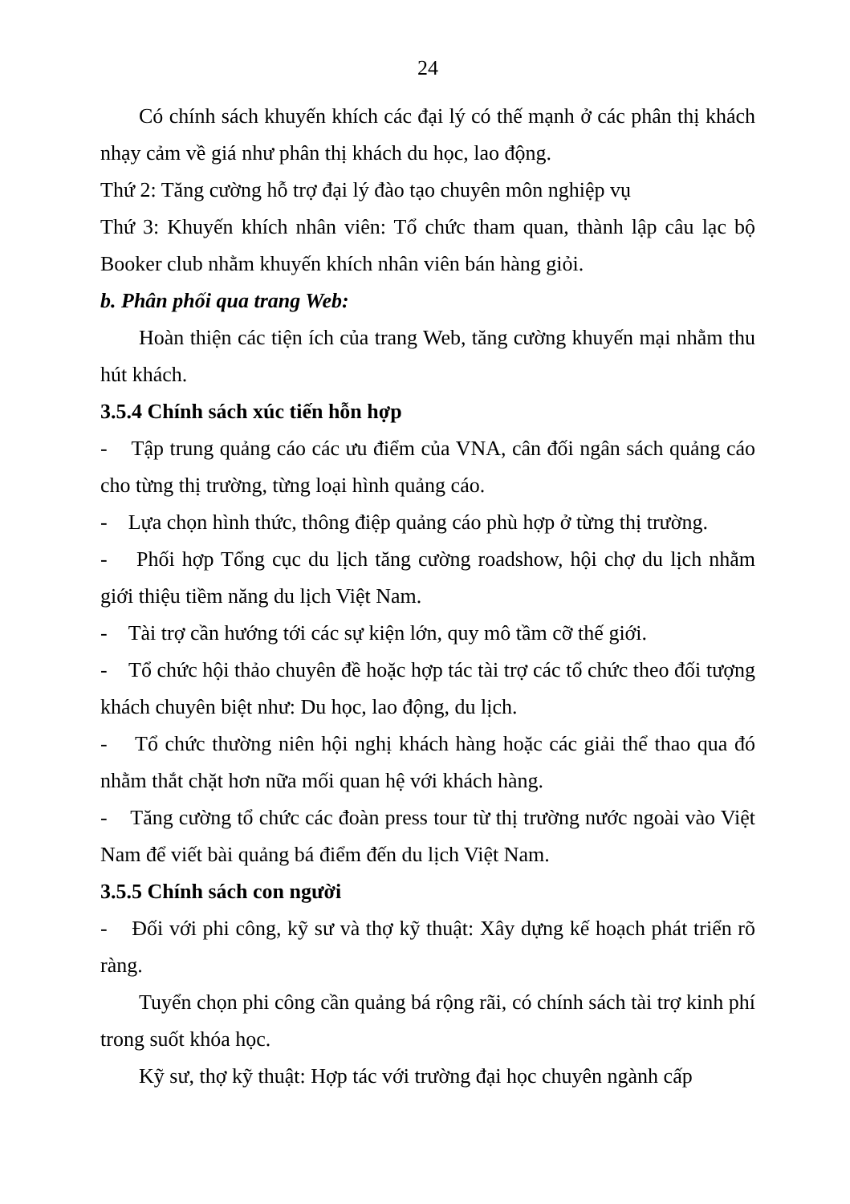24
Có chính sách khuyến khích các đại lý có thế mạnh ở các phân thị khách nhạy cảm về giá như phân thị khách du học, lao động.
Thứ 2: Tăng cường hỗ trợ đại lý đào tạo chuyên môn nghiệp vụ
Thứ 3: Khuyến khích nhân viên: Tổ chức tham quan, thành lập câu lạc bộ Booker club nhằm khuyến khích nhân viên bán hàng giỏi.
b. Phân phối qua trang Web:
Hoàn thiện các tiện ích của trang Web, tăng cường khuyến mại nhằm thu hút khách.
3.5.4 Chính sách xúc tiến hỗn hợp
- Tập trung quảng cáo các ưu điểm của VNA, cân đối ngân sách quảng cáo cho từng thị trường, từng loại hình quảng cáo.
- Lựa chọn hình thức, thông điệp quảng cáo phù hợp ở từng thị trường.
- Phối hợp Tổng cục du lịch tăng cường roadshow, hội chợ du lịch nhằm giới thiệu tiềm năng du lịch Việt Nam.
- Tài trợ cần hướng tới các sự kiện lớn, quy mô tầm cỡ thế giới.
- Tổ chức hội thảo chuyên đề hoặc hợp tác tài trợ các tổ chức theo đối tượng khách chuyên biệt như: Du học, lao động, du lịch.
- Tổ chức thường niên hội nghị khách hàng hoặc các giải thể thao qua đó nhằm thắt chặt hơn nữa mối quan hệ với khách hàng.
- Tăng cường tổ chức các đoàn press tour từ thị trường nước ngoài vào Việt Nam để viết bài quảng bá điểm đến du lịch Việt Nam.
3.5.5 Chính sách con người
- Đối với phi công, kỹ sư và thợ kỹ thuật: Xây dựng kế hoạch phát triển rõ ràng.
Tuyển chọn phi công cần quảng bá rộng rãi, có chính sách tài trợ kinh phí trong suốt khóa học.
Kỹ sư, thợ kỹ thuật: Hợp tác với trường đại học chuyên ngành cấp